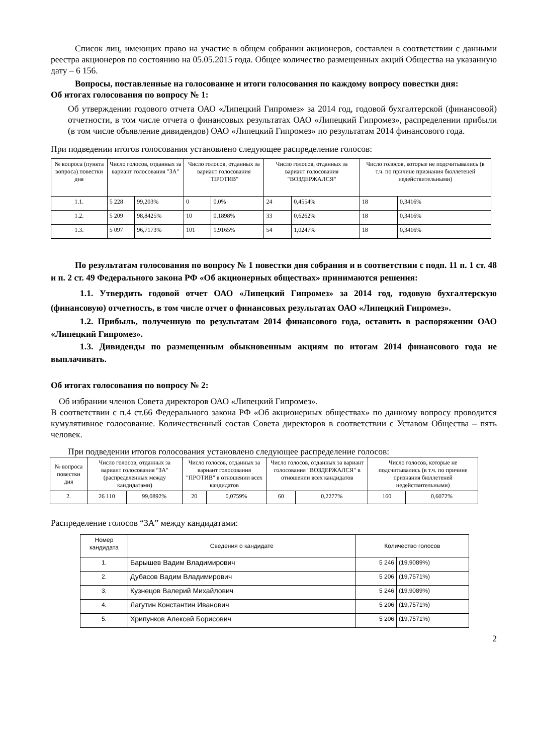Список лиц, имеющих право на участие в общем собрании акционеров, составлен в соответствии с данными реестра акционеров по состоянию на 05.05.2015 года. Общее количество размещенных акций Общества на указанную дату – 6 156.
Вопросы, поставленные на голосование и итоги голосования по каждому вопросу повестки дня:
Об итогах голосования по вопросу № 1:
Об утверждении годового отчета ОАО «Липецкий Гипромез» за 2014 год, годовой бухгалтерской (финансовой) отчетности, в том числе отчета о финансовых результатах ОАО «Липецкий Гипромез», распределении прибыли (в том числе объявление дивидендов) ОАО «Липецкий Гипромез» по результатам 2014 финансового года.
При подведении итогов голосования установлено следующее распределение голосов:
| № вопроса (пункта вопроса) повестки дня | Число голосов, отданных за вариант голосования "ЗА" | | Число голосов, отданных за вариант голосования "ПРОТИВ" | | Число голосов, отданных за вариант голосования "ВОЗДЕРЖАЛСЯ" | | Число голосов, которые не подсчитывались (в т.ч. по причине признания бюллетеней недействительными) | |
| --- | --- | --- | --- | --- | --- | --- | --- | --- |
| 1.1. | 5 228 | 99,203% | 0 | 0,0% | 24 | 0,4554% | 18 | 0,3416% |
| 1.2. | 5 209 | 98,8425% | 10 | 0,1898% | 33 | 0,6262% | 18 | 0,3416% |
| 1.3. | 5 097 | 96,7173% | 101 | 1,9165% | 54 | 1,0247% | 18 | 0,3416% |
По результатам голосования по вопросу № 1 повестки дня собрания и в соответствии с подп. 11 п. 1 ст. 48 и п. 2 ст. 49 Федерального закона РФ «Об акционерных обществах» принимаются решения:
1.1. Утвердить годовой отчет ОАО «Липецкий Гипромез» за 2014 год, годовую бухгалтерскую (финансовую) отчетность, в том числе отчет о финансовых результатах ОАО «Липецкий Гипромез».
1.2. Прибыль, полученную по результатам 2014 финансового года, оставить в распоряжении ОАО «Липецкий Гипромез».
1.3. Дивиденды по размещенным обыкновенным акциям по итогам 2014 финансового года не выплачивать.
Об итогах голосования по вопросу № 2:
Об избрании членов Совета директоров ОАО «Липецкий Гипромез».
В соответствии с п.4 ст.66 Федерального закона РФ «Об акционерных обществах» по данному вопросу проводится кумулятивное голосование. Количественный состав Совета директоров в соответствии с Уставом Общества – пять человек.
При подведении итогов голосования установлено следующее распределение голосов:
| № вопроса повестки дня | Число голосов, отданных за вариант голосования "ЗА" (распределенных между кандидатами) | | Число голосов, отданных за вариант голосования "ПРОТИВ" в отношении всех кандидатов | | Число голосов, отданных за вариант голосования "ВОЗДЕРЖАЛСЯ" в отношении всех кандидатов | | Число голосов, которые не подсчитывались (в т.ч. по причине признания бюллетеней недействительными) | |
| --- | --- | --- | --- | --- | --- | --- | --- | --- |
| 2. | 26 110 | 99,0892% | 20 | 0,0759% | 60 | 0,2277% | 160 | 0,6072% |
Распределение голосов “ЗА” между кандидатами:
| Номер кандидата | Сведения о кандидате | Количество голосов | |
| --- | --- | --- | --- |
| 1. | Барышев Вадим Владимирович | 5 246 | (19,9089%) |
| 2. | Дубасов Вадим Владимирович | 5 206 | (19,7571%) |
| 3. | Кузнецов Валерий Михайлович | 5 246 | (19,9089%) |
| 4. | Лагутин Константин Иванович | 5 206 | (19,7571%) |
| 5. | Хрипунков Алексей Борисович | 5 206 | (19,7571%) |
2